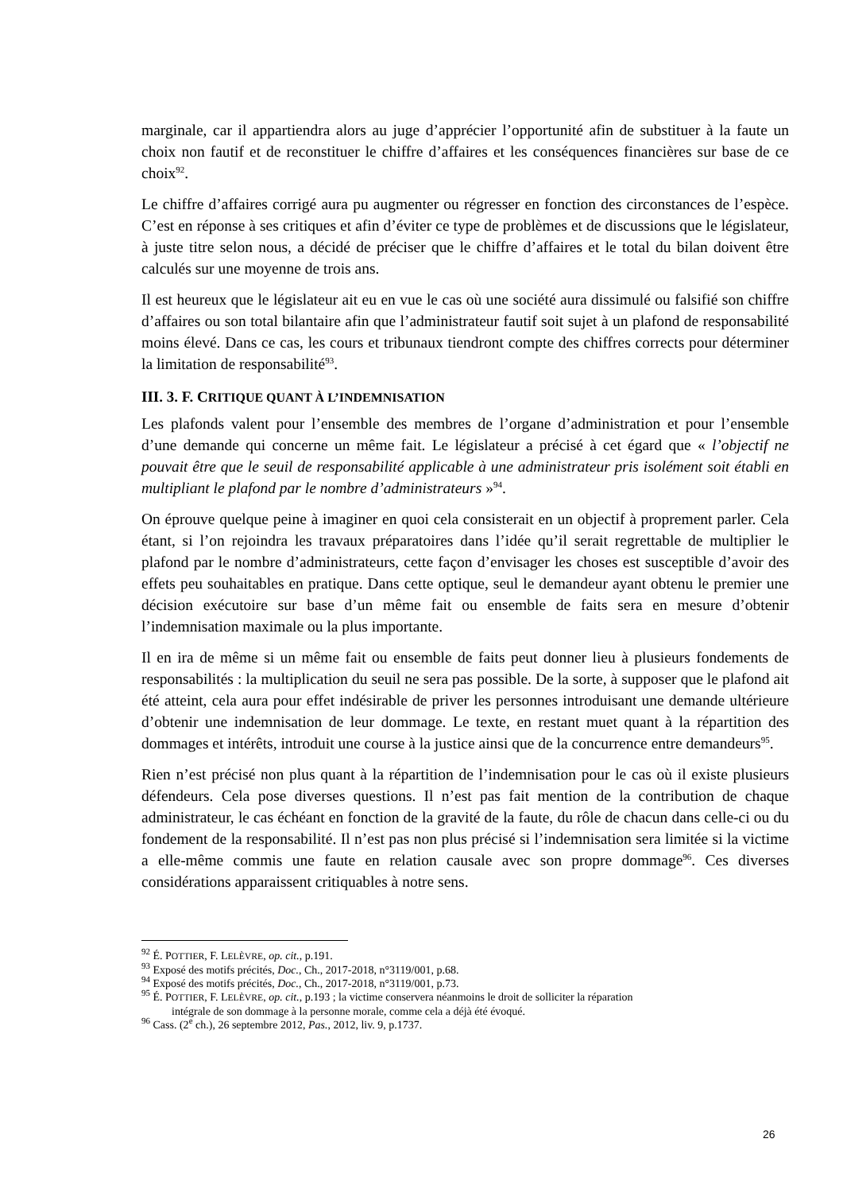marginale, car il appartiendra alors au juge d’apprécier l’opportunité afin de substituer à la faute un choix non fautif et de reconstituer le chiffre d’affaires et les conséquences financières sur base de ce choix<sup>92</sup>.
Le chiffre d’affaires corrigé aura pu augmenter ou régresser en fonction des circonstances de l’espèce. C’est en réponse à ses critiques et afin d’éviter ce type de problèmes et de discussions que le législateur, à juste titre selon nous, a décidé de préciser que le chiffre d’affaires et le total du bilan doivent être calculés sur une moyenne de trois ans.
Il est heureux que le législateur ait eu en vue le cas où une société aura dissimulé ou falsifié son chiffre d’affaires ou son total bilantaire afin que l’administrateur fautif soit sujet à un plafond de responsabilité moins élevé. Dans ce cas, les cours et tribunaux tiendront compte des chiffres corrects pour déterminer la limitation de responsabilité<sup>93</sup>.
III. 3. F. CRITIQUE QUANT À L’INDEMNISATION
Les plafonds valent pour l’ensemble des membres de l’organe d’administration et pour l’ensemble d’une demande qui concerne un même fait. Le législateur a précisé à cet égard que « l’objectif ne pouvait être que le seuil de responsabilité applicable à une administrateur pris isolément soit établi en multipliant le plafond par le nombre d’administrateurs »<sup>94</sup>.
On éprouve quelque peine à imaginer en quoi cela consisterait en un objectif à proprement parler. Cela étant, si l’on rejoindra les travaux préparatoires dans l’idée qu’il serait regrettable de multiplier le plafond par le nombre d’administrateurs, cette façon d’envisager les choses est susceptible d’avoir des effets peu souhaitables en pratique. Dans cette optique, seul le demandeur ayant obtenu le premier une décision exécutoire sur base d’un même fait ou ensemble de faits sera en mesure d’obtenir l’indemnisation maximale ou la plus importante.
Il en ira de même si un même fait ou ensemble de faits peut donner lieu à plusieurs fondements de responsabilités : la multiplication du seuil ne sera pas possible. De la sorte, à supposer que le plafond ait été atteint, cela aura pour effet indésirable de priver les personnes introduisant une demande ultérieure d’obtenir une indemnisation de leur dommage. Le texte, en restant muet quant à la répartition des dommages et intérêts, introduit une course à la justice ainsi que de la concurrence entre demandeurs<sup>95</sup>.
Rien n’est précisé non plus quant à la répartition de l’indemnisation pour le cas où il existe plusieurs défendeurs. Cela pose diverses questions. Il n’est pas fait mention de la contribution de chaque administrateur, le cas échéant en fonction de la gravité de la faute, du rôle de chacun dans celle-ci ou du fondement de la responsabilité. Il n’est pas non plus précisé si l’indemnisation sera limitée si la victime a elle-même commis une faute en relation causale avec son propre dommage<sup>96</sup>. Ces diverses considérations apparaissent critiquables à notre sens.
<sup>92</sup> É. POTTIER, F. LELÈVRE, op. cit., p.191.
<sup>93</sup> Exposé des motifs précités, Doc., Ch., 2017-2018, n°3119/001, p.68.
<sup>94</sup> Exposé des motifs précités, Doc., Ch., 2017-2018, n°3119/001, p.73.
<sup>95</sup> É. POTTIER, F. LELÈVRE, op. cit., p.193 ; la victime conservera néanmoins le droit de solliciter la réparation
intégrale de son dommage à la personne morale, comme cela a déjà été évoqué.
<sup>96</sup> Cass. (2<sup>e</sup> ch.), 26 septembre 2012, Pas., 2012, liv. 9, p.1737.
26